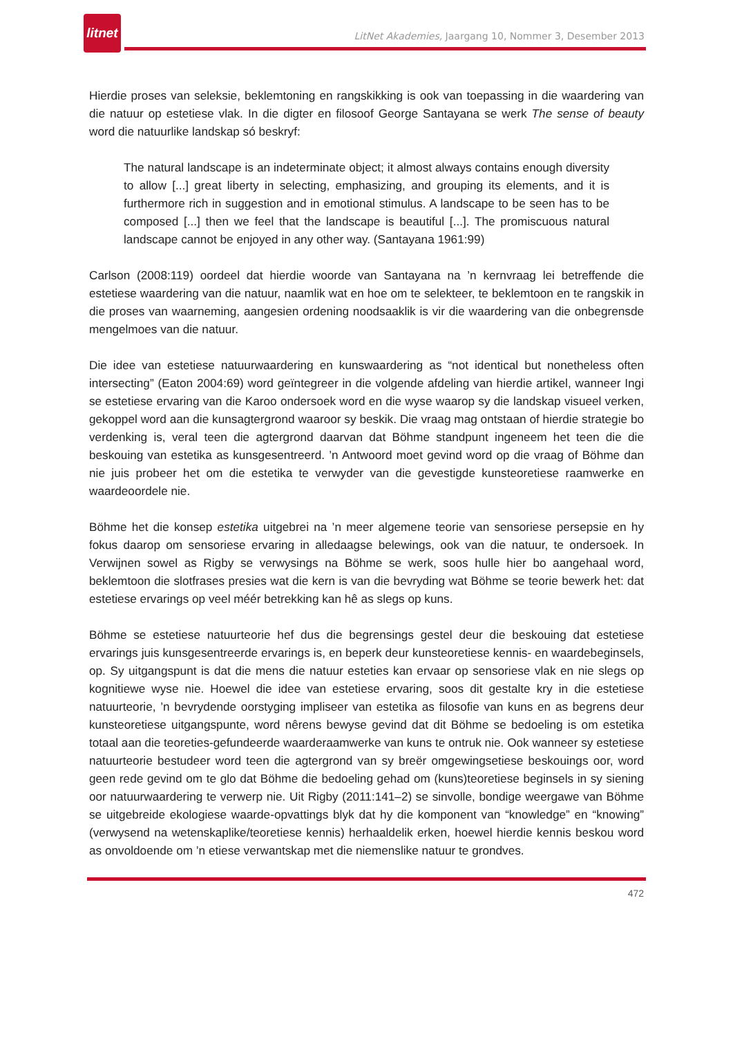litnet
LitNet Akademies, Jaargang 10, Nommer 3, Desember 2013
Hierdie proses van seleksie, beklemtoning en rangskikking is ook van toepassing in die waardering van die natuur op estetiese vlak. In die digter en filosoof George Santayana se werk The sense of beauty word die natuurlike landskap só beskryf:
The natural landscape is an indeterminate object; it almost always contains enough diversity to allow [...] great liberty in selecting, emphasizing, and grouping its elements, and it is furthermore rich in suggestion and in emotional stimulus. A landscape to be seen has to be composed [...] then we feel that the landscape is beautiful [...]. The promiscuous natural landscape cannot be enjoyed in any other way. (Santayana 1961:99)
Carlson (2008:119) oordeel dat hierdie woorde van Santayana na ’n kernvraag lei betreffende die estetiese waardering van die natuur, naamlik wat en hoe om te selekteer, te beklemtoon en te rangskik in die proses van waarneming, aangesien ordening noodsaaklik is vir die waardering van die onbegrensde mengelmoes van die natuur.
Die idee van estetiese natuurwaardering en kunswaardering as “not identical but nonetheless often intersecting” (Eaton 2004:69) word geïntegreer in die volgende afdeling van hierdie artikel, wanneer Ingi se estetiese ervaring van die Karoo ondersoek word en die wyse waarop sy die landskap visueel verken, gekoppel word aan die kunsagtergrond waaroor sy beskik. Die vraag mag ontstaan of hierdie strategie bo verdenking is, veral teen die agtergrond daarvan dat Böhme standpunt ingeneem het teen die die beskouing van estetika as kunsgesentreerd. ’n Antwoord moet gevind word op die vraag of Böhme dan nie juis probeer het om die estetika te verwyder van die gevestigde kunsteoretiese raamwerke en waardeoordele nie.
Böhme het die konsep estetika uitgebrei na ’n meer algemene teorie van sensoriese persepsie en hy fokus daarop om sensoriese ervaring in alledaagse belewings, ook van die natuur, te ondersoek. In Verwijnen sowel as Rigby se verwysings na Böhme se werk, soos hulle hier bo aangehaal word, beklemtoon die slotfrases presies wat die kern is van die bevryding wat Böhme se teorie bewerk het: dat estetiese ervarings op veel méér betrekking kan hê as slegs op kuns.
Böhme se estetiese natuurteorie hef dus die begrensings gestel deur die beskouing dat estetiese ervarings juis kunsgesentreerde ervarings is, en beperk deur kunsteoretiese kennis- en waardebeginsels, op. Sy uitgangspunt is dat die mens die natuur esteties kan ervaar op sensoriese vlak en nie slegs op kognitiewe wyse nie. Hoewel die idee van estetiese ervaring, soos dit gestalte kry in die estetiese natuurteorie, ’n bevrydende oorstyging impliseer van estetika as filosofie van kuns en as begrens deur kunsteoretiese uitgangspunte, word nêrens bewyse gevind dat dit Böhme se bedoeling is om estetika totaal aan die teoreties-gefundeerde waarderaamwerke van kuns te ontruk nie. Ook wanneer sy estetiese natuurteorie bestudeer word teen die agtergrond van sy breër omgewingsetiese beskouings oor, word geen rede gevind om te glo dat Böhme die bedoeling gehad om (kuns)teoretiese beginsels in sy siening oor natuurwaardering te verwerp nie. Uit Rigby (2011:141–2) se sinvolle, bondige weergawe van Böhme se uitgebreide ekologiese waarde-opvattings blyk dat hy die komponent van “knowledge” en “knowing” (verwysend na wetenskaplike/teoretiese kennis) herhaaldelik erken, hoewel hierdie kennis beskou word as onvoldoende om ’n etiese verwantskap met die niemenslike natuur te grondves.
472